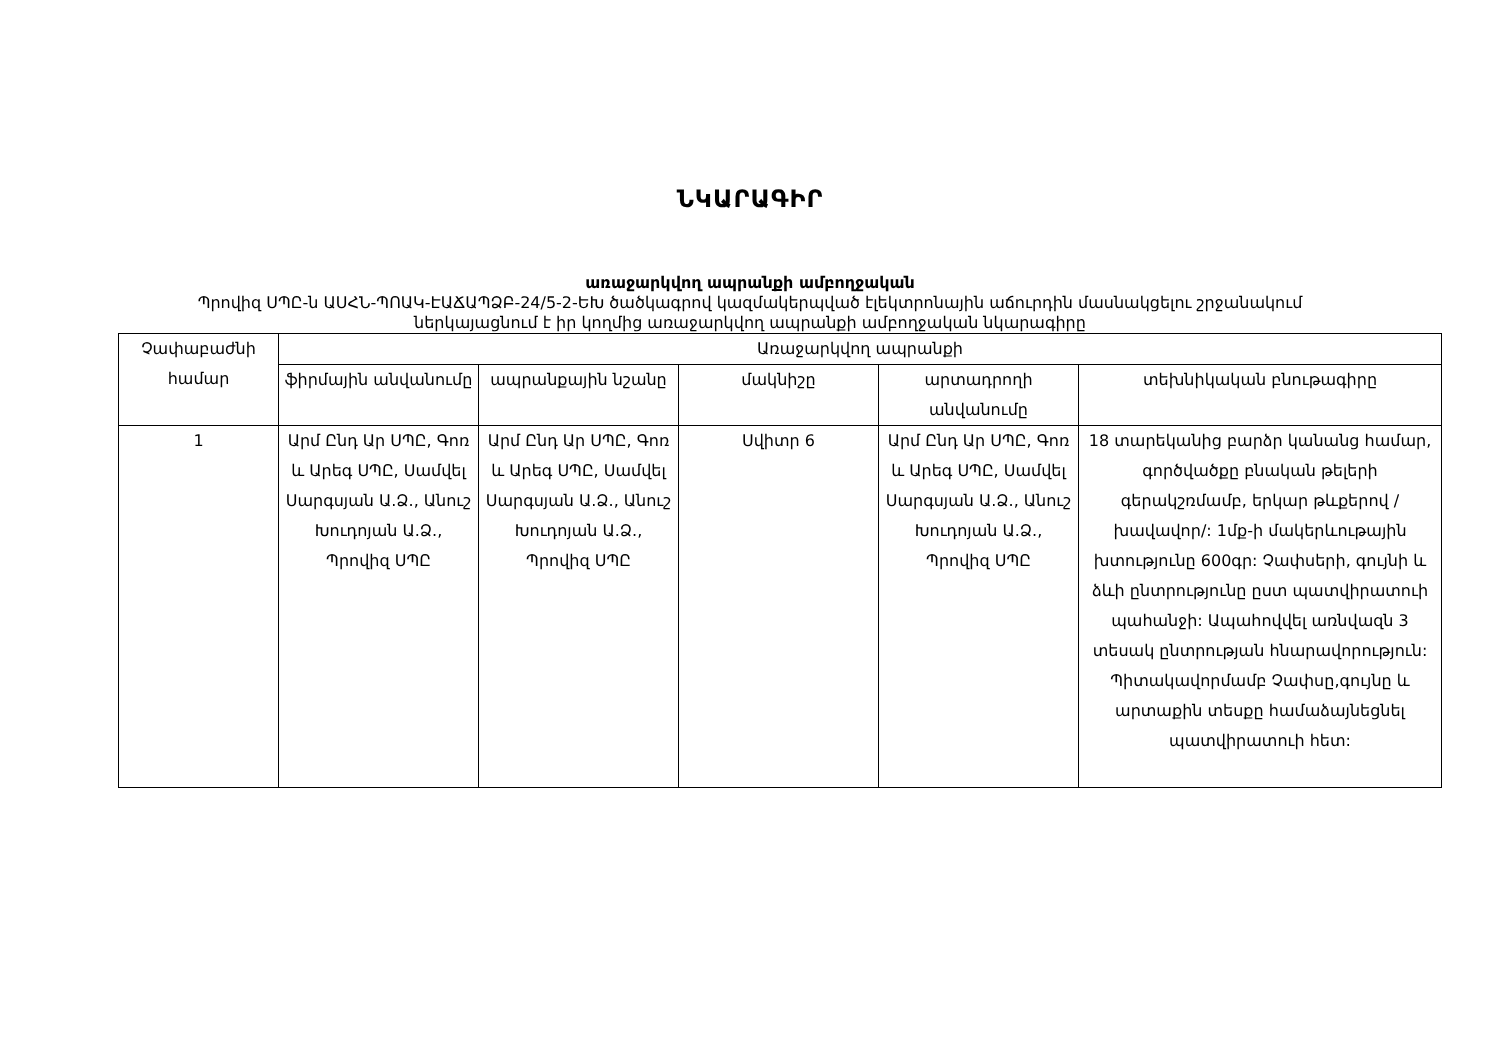ՆԿԱՐԱԳԻՐ
առաջարկվող ապրանքի ամբողջական
Պրովիզ ՍՊԸ-ն ԱՍՀՆ-ՊՈԱԿ-ԷԱՃԱՊՁԲ-24/5-2-ԵԽ ծածկագրով կազմակերպված էլեկտրոնային աճուրդին մասնակցելու շրջանակում
ներկայացնում է իր կողմից առաջարկվող ապրանքի ամբողջական նկարագիրը
| Չափաբաժնի համար | Առաջարկվող ապրանքի | | | | |
| --- | --- | --- | --- | --- | --- |
| | ֆիրմային անվանումը | ապրանքային նշանը | մակնիշը | արտադրողի անվանումը | տեխնիկական բնութագիրը |
| 1 | Արմ Ընդ Ար ՍՊԸ, Գոռ և Արեգ ՍՊԸ, Սամվել Սարգսյան Ա.Ձ., Անուշ Խուդոյան Ա.Ձ., Պրովիզ ՍՊԸ | Արմ Ընդ Ար ՍՊԸ, Գոռ և Արեգ ՍՊԸ, Սամվել Սարգսյան Ա.Ձ., Անուշ Խուդոյան Ա.Ձ., Պրովիզ ՍՊԸ | Սվիտր 6 | Արմ Ընդ Ար ՍՊԸ, Գոռ և Արեգ ՍՊԸ, Սամվել Սարգսյան Ա.Ձ., Անուշ Խուդոյան Ա.Ձ., Պրովիզ ՍՊԸ | 18 տարեկանից բարձր կանանց համար, գործվածքը բնական թելերի գերակշռմամբ, երկար թևքերով /խավավոր/: 1մք-ի մակերևութային խտությունը 600գր: Չափսերի, գույնի և ձևի ընտրությունը ըստ պատվիրատուի պահանջի: Ապահովվել առնվազն 3 տեսակ ընտրության հնարավորություն: Պիտակավորմամբ Չափսը,գույնը և արտաքին տեսքը համաձայնեցնել պատվիրատուի հետ: |